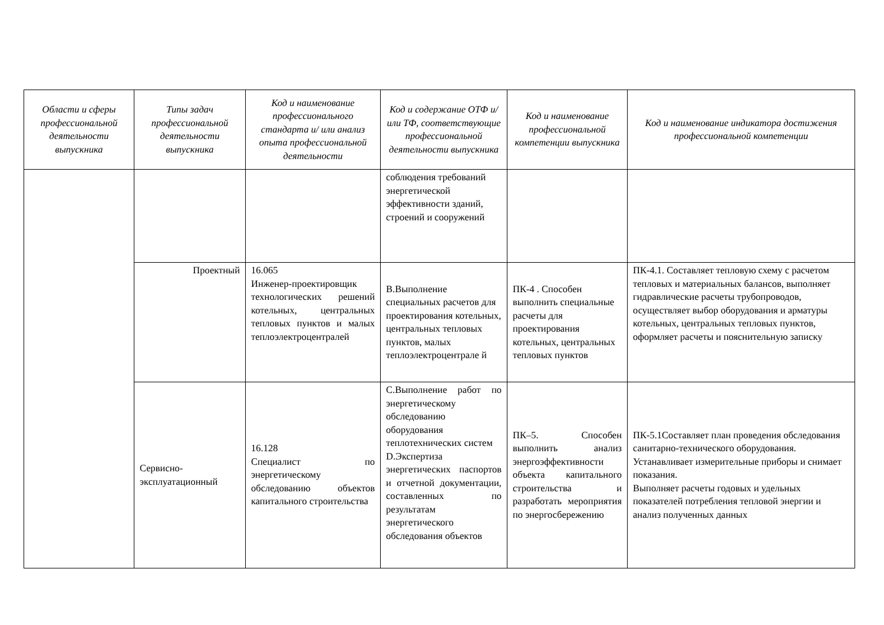| Области и сферы профессиональной деятельности выпускника | Типы задач профессиональной деятельности выпускника | Код и наименование профессионального стандарта и/ или анализ опыта профессиональной деятельности | Код и содержание ОТФ и/ или ТФ, соответствующие профессиональной деятельности выпускника | Код и наименование профессиональной компетенции выпускника | Код и наименование индикатора достижения профессиональной компетенции |
| --- | --- | --- | --- | --- | --- |
| | | | соблюдения требований энергетической эффективности зданий, строений и сооружений | | |
| | Проектный | 16.065 Инженер-проектировщик технологических решений котельных, центральных тепловых пунктов и малых теплоэлектроцентралей | В.Выполнение специальных расчетов для проектирования котельных, центральных тепловых пунктов, малых теплоэлектроцентрале й | ПК-4 . Способен выполнить специальные расчеты для проектирования котельных, центральных тепловых пунктов | ПК-4.1. Составляет тепловую схему с расчетом тепловых и материальных балансов, выполняет гидравлические расчеты трубопроводов, осуществляет выбор оборудования и арматуры котельных, центральных тепловых пунктов, оформляет расчеты и пояснительную записку |
| | Сервисно-эксплуатационный | 16.128 Специалист по энергетическому обследованию объектов капитального строительства | С.Выполнение работ по энергетическому обследованию оборудования теплотехнических систем D.Экспертиза энергетических паспортов и отчетной документации, составленных по результатам энергетического обследования объектов | ПК–5. Способен выполнить анализ энергоэффективности объекта капитального строительства и разработать мероприятия по энергосбережению | ПК-5.1Составляет план проведения обследования санитарно-технического оборудования. Устанавливает измерительные приборы и снимает показания. Выполняет расчеты годовых и удельных показателей потребления тепловой энергии и анализ полученных данных |